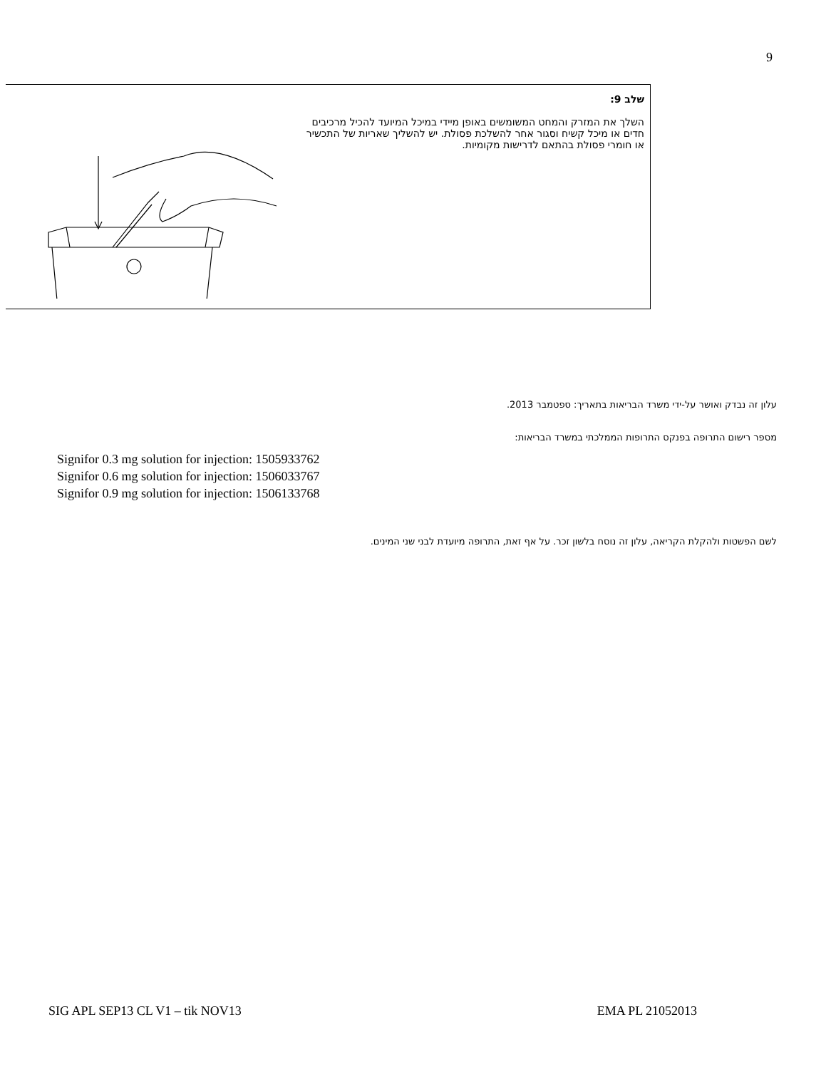9
| | שלב 9: השלך את המזרק והמחט המשומשים באופן מיידי במיכל המיועד להכיל מרכיבים חדים או מיכל קשיח וסגור אחר להשלכת פסולת. יש להשליך שאריות של התכשיר או חומרי פסולת בהתאם לדרישות מקומיות. |
עלון זה נבדק ואושר על-ידי משרד הבריאות בתאריך: ספטמבר 2013.
מספר רישום התרופה בפנקס התרופות הממלכתי במשרד הבריאות:
Signifor 0.3 mg solution for injection: 1505933762
Signifor 0.6 mg solution for injection: 1506033767
Signifor 0.9 mg solution for injection: 1506133768
לשם הפשטות ולהקלת הקריאה, עלון זה נוסח בלשון זכר. על אף זאת, התרופה מיועדת לבני שני המינים.
SIG APL SEP13 CL V1 – tik NOV13 EMA PL 21052013